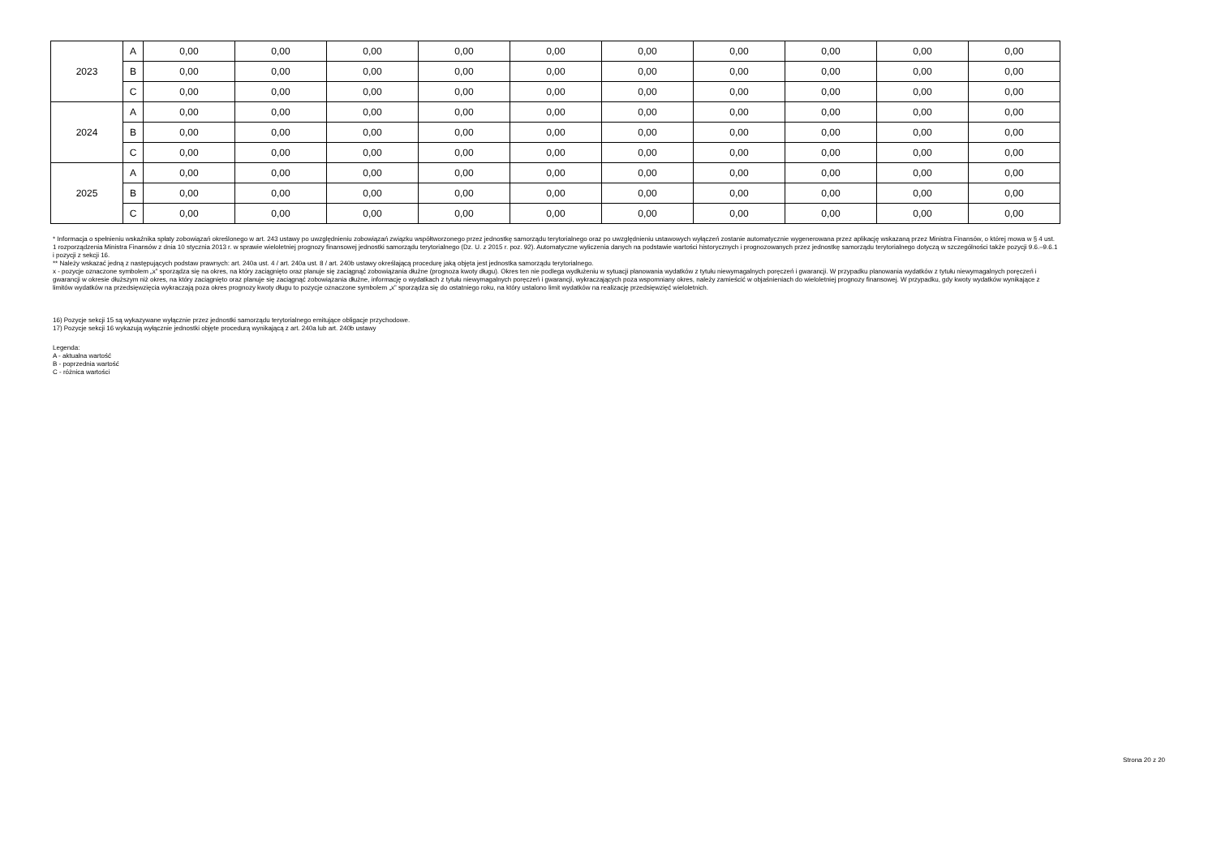| 2023 | A | 0,00 | 0,00 | 0,00 | 0,00 | 0,00 | 0,00 | 0,00 | 0,00 | 0,00 | 0,00 |
| | B | 0,00 | 0,00 | 0,00 | 0,00 | 0,00 | 0,00 | 0,00 | 0,00 | 0,00 | 0,00 |
| | C | 0,00 | 0,00 | 0,00 | 0,00 | 0,00 | 0,00 | 0,00 | 0,00 | 0,00 | 0,00 |
| 2024 | A | 0,00 | 0,00 | 0,00 | 0,00 | 0,00 | 0,00 | 0,00 | 0,00 | 0,00 | 0,00 |
| | B | 0,00 | 0,00 | 0,00 | 0,00 | 0,00 | 0,00 | 0,00 | 0,00 | 0,00 | 0,00 |
| | C | 0,00 | 0,00 | 0,00 | 0,00 | 0,00 | 0,00 | 0,00 | 0,00 | 0,00 | 0,00 |
| 2025 | A | 0,00 | 0,00 | 0,00 | 0,00 | 0,00 | 0,00 | 0,00 | 0,00 | 0,00 | 0,00 |
| | B | 0,00 | 0,00 | 0,00 | 0,00 | 0,00 | 0,00 | 0,00 | 0,00 | 0,00 | 0,00 |
| | C | 0,00 | 0,00 | 0,00 | 0,00 | 0,00 | 0,00 | 0,00 | 0,00 | 0,00 | 0,00 |
* Informacja o spełnieniu wskaźnika spłaty zobowiązań określonego w art. 243 ustawy po uwzględnieniu zobowiązań związku współtworzonego przez jednostkę samorządu terytorialnego oraz po uwzględnieniu ustawowych wyłączeń zostanie automatycznie wygenerowana przez aplikację wskazaną przez Ministra Finansów, o której mowa w § 4 ust. 1 rozporządzenia Ministra Finansów z dnia 10 stycznia 2013 r. w sprawie wieloletniej prognozy finansowej jednostki samorządu terytorialnego (Dz. U. z 2015 r. poz. 92). Automatyczne wyliczenia danych na podstawie wartości historycznych i prognozowanych przez jednostkę samorządu terytorialnego dotyczą w szczególności także pozycji 9.6.–9.6.1 i pozycji z sekcji 16.
** Należy wskazać jedną z następujących podstaw prawnych: art. 240a ust. 4 / art. 240a ust. 8 / art. 240b ustawy określającą procedurę jaką objęta jest jednostka samorządu terytorialnego.
x - pozycje oznaczone symbolem „x” sporządza się na okres, na który zaciągnięto oraz planuje się zaciągnąć zobowiązania dłużne (prognoza kwoty długu). Okres ten nie podlega wydłużeniu w sytuacji planowania wydatków z tytułu niewymagalnych poręczeń i gwarancji. W przypadku planowania wydatków z tytułu niewymagalnych poręczeń i gwarancji w okresie dłuższym niż okres, na który zaciągnięto oraz planuje się zaciągnąć zobowiązania dłużne, informację o wydatkach z tytułu niewymagalnych poręczeń i gwarancji, wykraczających poza wspomniany okres, należy zamieścić w objaśnieniach do wieloletniej prognozy finansowej. W przypadku, gdy kwoty wydatków wynikające z limitów wydatków na przedsięwzięcia wykraczają poza okres prognozy kwoty długu to pozycje oznaczone symbolem „x” sporządza się do ostatniego roku, na który ustalono limit wydatków na realizację przedsięwzięć wieloletnich.
16) Pozycje sekcji 15 są wykazywane wyłącznie przez jednostki samorządu terytorialnego emitujące obligacje przychodowe.
17) Pozycje sekcji 16 wykazują wyłącznie jednostki objęte procedurą wynikającą z art. 240a lub art. 240b ustawy
Legenda:
A - aktualna wartość
B - poprzednia wartość
C - różnica wartości
Strona 20 z 20